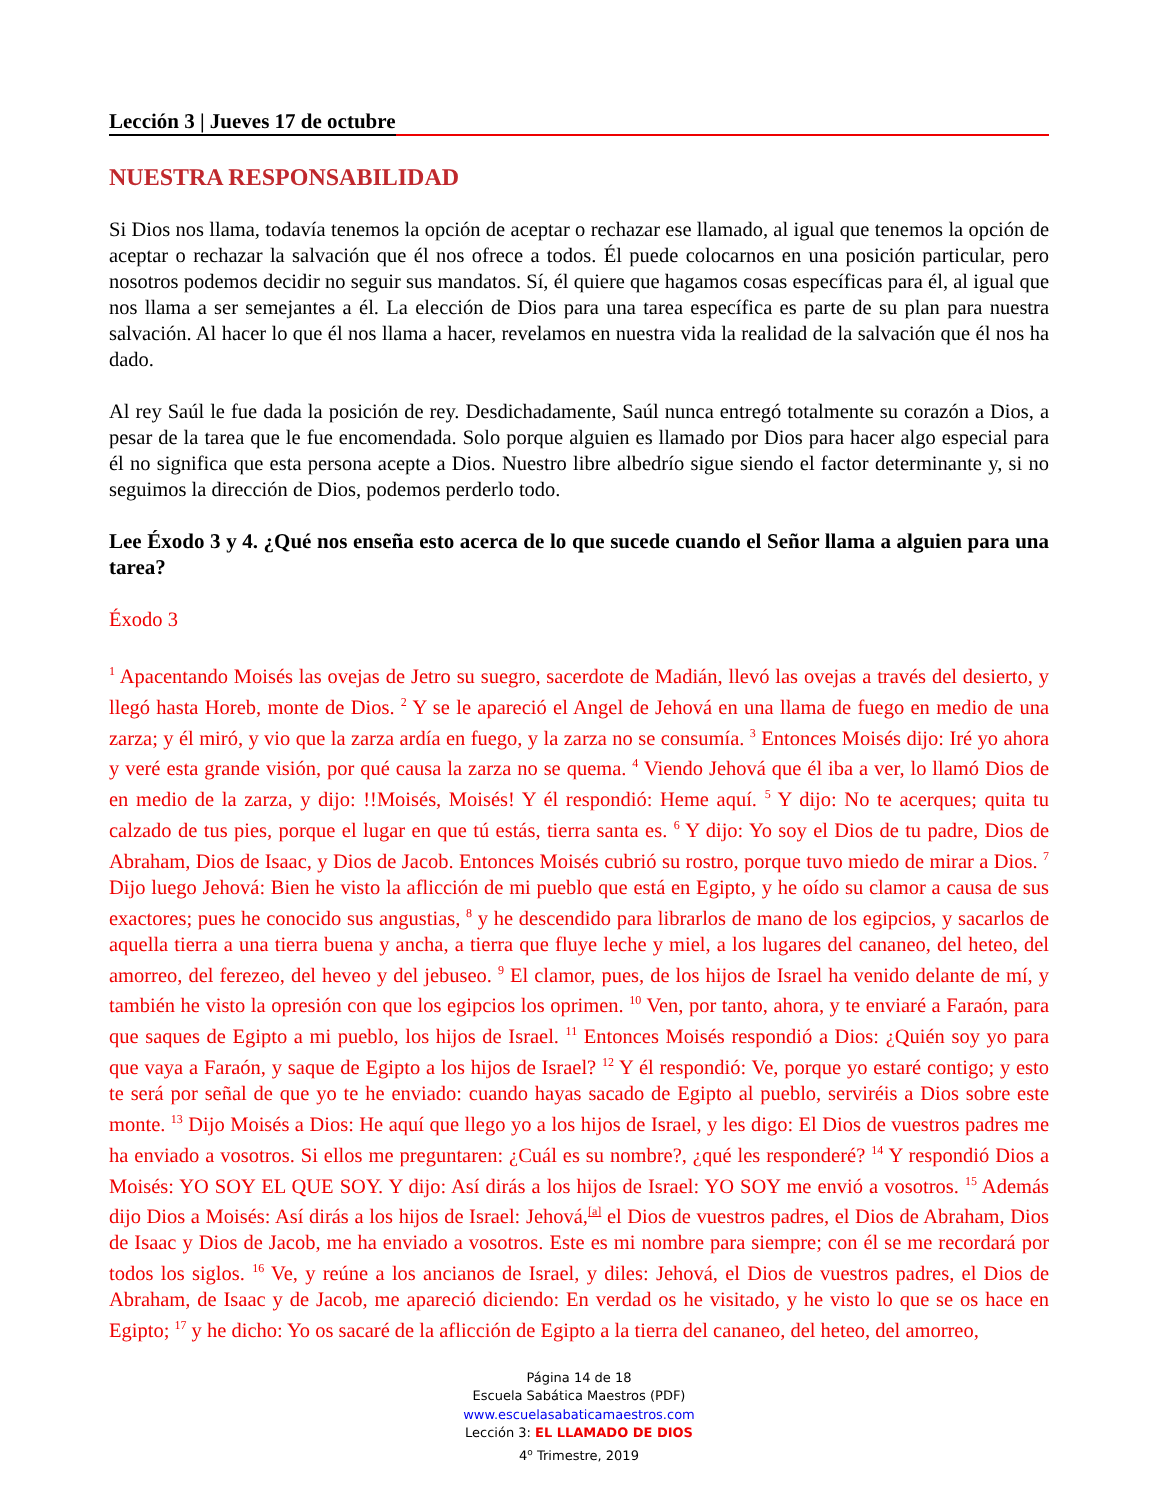Lección 3 | Jueves 17 de octubre
NUESTRA RESPONSABILIDAD
Si Dios nos llama, todavía tenemos la opción de aceptar o rechazar ese llamado, al igual que tenemos la opción de aceptar o rechazar la salvación que él nos ofrece a todos. Él puede colocarnos en una posición particular, pero nosotros podemos decidir no seguir sus mandatos. Sí, él quiere que hagamos cosas específicas para él, al igual que nos llama a ser semejantes a él. La elección de Dios para una tarea específica es parte de su plan para nuestra salvación. Al hacer lo que él nos llama a hacer, revelamos en nuestra vida la realidad de la salvación que él nos ha dado.
Al rey Saúl le fue dada la posición de rey. Desdichadamente, Saúl nunca entregó totalmente su corazón a Dios, a pesar de la tarea que le fue encomendada. Solo porque alguien es llamado por Dios para hacer algo especial para él no significa que esta persona acepte a Dios. Nuestro libre albedrío sigue siendo el factor determinante y, si no seguimos la dirección de Dios, podemos perderlo todo.
Lee Éxodo 3 y 4. ¿Qué nos enseña esto acerca de lo que sucede cuando el Señor llama a alguien para una tarea?
Éxodo 3
<sup>1</sup> Apacentando Moisés las ovejas de Jetro su suegro, sacerdote de Madián, llevó las ovejas a través del desierto, y llegó hasta Horeb, monte de Dios. <sup>2</sup> Y se le apareció el Angel de Jehová en una llama de fuego en medio de una zarza; y él miró, y vio que la zarza ardía en fuego, y la zarza no se consumía. <sup>3</sup> Entonces Moisés dijo: Iré yo ahora y veré esta grande visión, por qué causa la zarza no se quema. <sup>4</sup> Viendo Jehová que él iba a ver, lo llamó Dios de en medio de la zarza, y dijo: !!Moisés, Moisés! Y él respondió: Heme aquí. <sup>5</sup> Y dijo: No te acerques; quita tu calzado de tus pies, porque el lugar en que tú estás, tierra santa es. <sup>6</sup> Y dijo: Yo soy el Dios de tu padre, Dios de Abraham, Dios de Isaac, y Dios de Jacob. Entonces Moisés cubrió su rostro, porque tuvo miedo de mirar a Dios. <sup>7</sup> Dijo luego Jehová: Bien he visto la aflicción de mi pueblo que está en Egipto, y he oído su clamor a causa de sus exactores; pues he conocido sus angustias, <sup>8</sup> y he descendido para librarlos de mano de los egipcios, y sacarlos de aquella tierra a una tierra buena y ancha, a tierra que fluye leche y miel, a los lugares del cananeo, del heteo, del amorreo, del ferezeo, del heveo y del jebuseo. <sup>9</sup> El clamor, pues, de los hijos de Israel ha venido delante de mí, y también he visto la opresión con que los egipcios los oprimen. <sup>10</sup> Ven, por tanto, ahora, y te enviaré a Faraón, para que saques de Egipto a mi pueblo, los hijos de Israel. <sup>11</sup> Entonces Moisés respondió a Dios: ¿Quién soy yo para que vaya a Faraón, y saque de Egipto a los hijos de Israel? <sup>12</sup> Y él respondió: Ve, porque yo estaré contigo; y esto te será por señal de que yo te he enviado: cuando hayas sacado de Egipto al pueblo, serviréis a Dios sobre este monte. <sup>13</sup> Dijo Moisés a Dios: He aquí que llego yo a los hijos de Israel, y les digo: El Dios de vuestros padres me ha enviado a vosotros. Si ellos me preguntaren: ¿Cuál es su nombre?, ¿qué les responderé? <sup>14</sup> Y respondió Dios a Moisés: YO SOY EL QUE SOY. Y dijo: Así dirás a los hijos de Israel: YO SOY me envió a vosotros. <sup>15</sup> Además dijo Dios a Moisés: Así dirás a los hijos de Israel: Jehová,<sup>[a]</sup> el Dios de vuestros padres, el Dios de Abraham, Dios de Isaac y Dios de Jacob, me ha enviado a vosotros. Este es mi nombre para siempre; con él se me recordará por todos los siglos. <sup>16</sup> Ve, y reúne a los ancianos de Israel, y diles: Jehová, el Dios de vuestros padres, el Dios de Abraham, de Isaac y de Jacob, me apareció diciendo: En verdad os he visitado, y he visto lo que se os hace en Egipto; <sup>17</sup> y he dicho: Yo os sacaré de la aflicción de Egipto a la tierra del cananeo, del heteo, del amorreo,
Página 14 de 18
Escuela Sabática Maestros (PDF)
www.escuelasabaticamaestros.com
Lección 3: EL LLAMADO DE DIOS
4<sup>o</sup> Trimestre, 2019